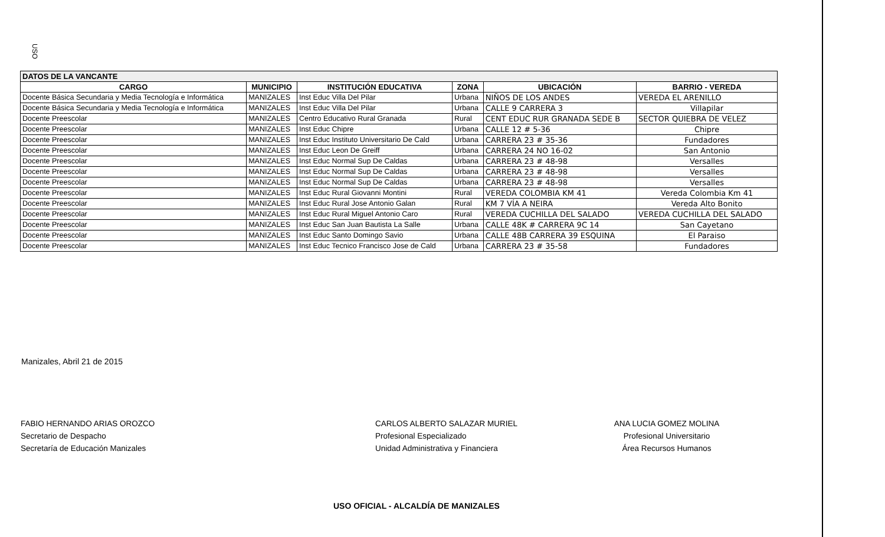USO
| DATOS DE LA VANCANTE | | | | | |
| --- | --- | --- | --- | --- | --- |
| CARGO | MUNICIPIO | INSTITUCIÓN EDUCATIVA | ZONA | UBICACIÓN | BARRIO - VEREDA |
| Docente Básica Secundaria y Media Tecnología e Informática | MANIZALES | Inst Educ Villa Del Pilar | Urbana | NIÑOS DE LOS ANDES | VEREDA EL ARENILLO |
| Docente Básica Secundaria y Media Tecnología e Informática | MANIZALES | Inst Educ Villa Del Pilar | Urbana | CALLE 9 CARRERA 3 | Villapilar |
| Docente Preescolar | MANIZALES | Centro Educativo Rural Granada | Rural | CENT EDUC RUR GRANADA SEDE B | SECTOR QUIEBRA DE VELEZ |
| Docente Preescolar | MANIZALES | Inst Educ Chipre | Urbana | CALLE 12 # 5-36 | Chipre |
| Docente Preescolar | MANIZALES | Inst Educ Instituto Universitario De Cald | Urbana | CARRERA 23 # 35-36 | Fundadores |
| Docente Preescolar | MANIZALES | Inst Educ Leon De Greiff | Urbana | CARRERA 24 NO 16-02 | San Antonio |
| Docente Preescolar | MANIZALES | Inst Educ Normal Sup De Caldas | Urbana | CARRERA 23 # 48-98 | Versalles |
| Docente Preescolar | MANIZALES | Inst Educ Normal Sup De Caldas | Urbana | CARRERA 23 # 48-98 | Versalles |
| Docente Preescolar | MANIZALES | Inst Educ Normal Sup De Caldas | Urbana | CARRERA 23 # 48-98 | Versalles |
| Docente Preescolar | MANIZALES | Inst Educ Rural Giovanni Montini | Rural | VEREDA COLOMBIA KM 41 | Vereda Colombia Km 41 |
| Docente Preescolar | MANIZALES | Inst Educ Rural Jose Antonio Galan | Rural | KM 7 VÍA A NEIRA | Vereda Alto Bonito |
| Docente Preescolar | MANIZALES | Inst Educ Rural Miguel Antonio Caro | Rural | VEREDA CUCHILLA DEL SALADO | VEREDA CUCHILLA DEL SALADO |
| Docente Preescolar | MANIZALES | Inst Educ San Juan Bautista La Salle | Urbana | CALLE 48K # CARRERA 9C 14 | San Cayetano |
| Docente Preescolar | MANIZALES | Inst Educ Santo Domingo Savio | Urbana | CALLE 48B CARRERA 39 ESQUINA | El Paraiso |
| Docente Preescolar | MANIZALES | Inst Educ Tecnico Francisco Jose de Cald | Urbana | CARRERA 23 # 35-58 | Fundadores |
Manizales, Abril 21 de 2015
FABIO HERNANDO ARIAS OROZCO
Secretario de Despacho
Secretaría de Educación Manizales
CARLOS ALBERTO SALAZAR MURIEL
Profesional Especializado
Unidad Administrativa y Financiera
ANA LUCIA GOMEZ MOLINA
Profesional Universitario
Área Recursos Humanos
USO OFICIAL - ALCALDÍA DE MANIZALES